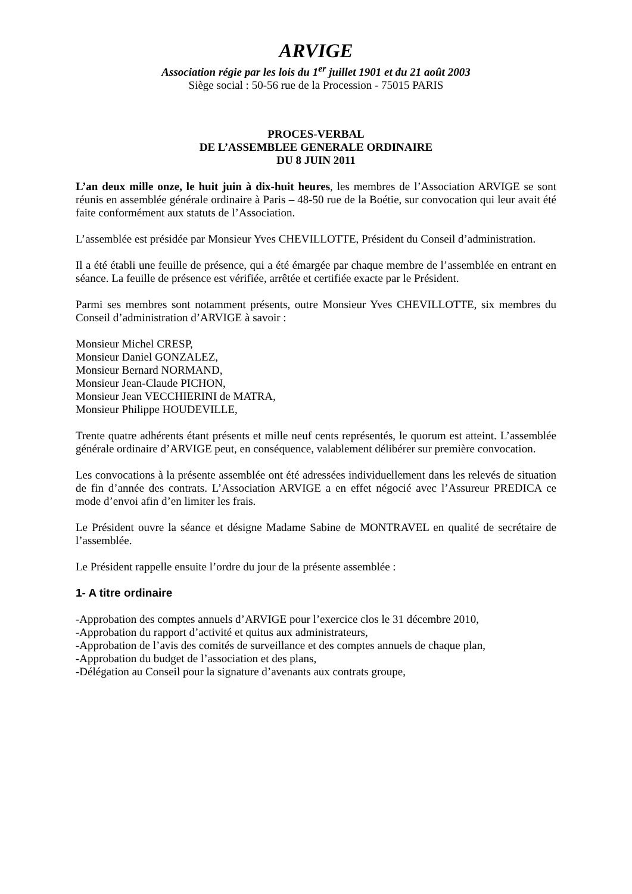ARVIGE
Association régie par les lois du 1<sup>er</sup> juillet 1901 et du 21 août 2003
Siège social : 50-56 rue de la Procession - 75015 PARIS
PROCES-VERBAL
DE L’ASSEMBLEE GENERALE ORDINAIRE
DU 8 JUIN 2011
L’an deux mille onze, le huit juin à dix-huit heures, les membres de l’Association ARVIGE se sont réunis en assemblée générale ordinaire à Paris – 48-50 rue de la Boétie, sur convocation qui leur avait été faite conformément aux statuts de l’Association.
L’assemblée est présidée par Monsieur Yves CHEVILLOTTE, Président du Conseil d’administration.
Il a été établi une feuille de présence, qui a été émargée par chaque membre de l’assemblée en entrant en séance. La feuille de présence est vérifiée, arrêtée et certifiée exacte par le Président.
Parmi ses membres sont notamment présents, outre Monsieur Yves CHEVILLOTTE, six membres du Conseil d’administration d’ARVIGE à savoir :
Monsieur Michel CRESP,
Monsieur Daniel GONZALEZ,
Monsieur Bernard NORMAND,
Monsieur Jean-Claude PICHON,
Monsieur Jean VECCHIERINI de MATRA,
Monsieur Philippe HOUDEVILLE,
Trente quatre adhérents étant présents et mille neuf cents représentés, le quorum est atteint. L’assemblée générale ordinaire d’ARVIGE peut, en conséquence, valablement délibérer sur première convocation.
Les convocations à la présente assemblée ont été adressées individuellement dans les relevés de situation de fin d’année des contrats. L’Association ARVIGE a en effet négocié avec l’Assureur PREDICA ce mode d’envoi afin d’en limiter les frais.
Le Président ouvre la séance et désigne Madame Sabine de MONTRAVEL en qualité de secrétaire de l’assemblée.
Le Président rappelle ensuite l’ordre du jour de la présente assemblée :
1- A titre ordinaire
-Approbation des comptes annuels d’ARVIGE pour l’exercice clos le 31 décembre 2010,
-Approbation du rapport d’activité et quitus aux administrateurs,
-Approbation de l’avis des comités de surveillance et des comptes annuels de chaque plan,
-Approbation du budget de l’association et des plans,
-Délégation au Conseil pour la signature d’avenants aux contrats groupe,